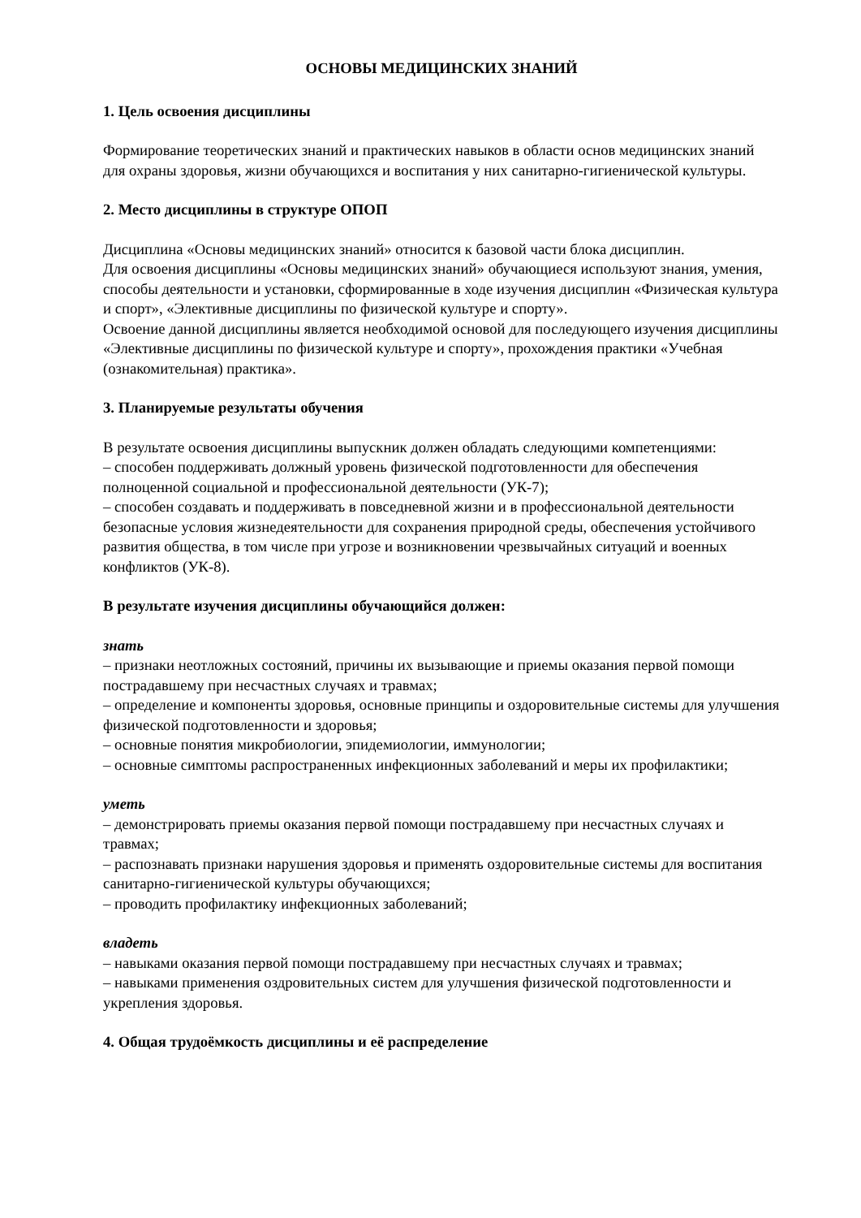ОСНОВЫ МЕДИЦИНСКИХ ЗНАНИЙ
1. Цель освоения дисциплины
Формирование теоретических знаний и практических навыков в области основ медицинских знаний для охраны здоровья, жизни обучающихся и воспитания у них санитарно-гигиенической культуры.
2. Место дисциплины в структуре ОПОП
Дисциплина «Основы медицинских знаний» относится к базовой части блока дисциплин.
Для освоения дисциплины «Основы медицинских знаний» обучающиеся используют знания, умения, способы деятельности и установки, сформированные в ходе изучения дисциплин «Физическая культура и спорт», «Элективные дисциплины по физической культуре и спорту».
Освоение данной дисциплины является необходимой основой для последующего изучения дисциплины «Элективные дисциплины по физической культуре и спорту», прохождения практики «Учебная (ознакомительная) практика».
3. Планируемые результаты обучения
В результате освоения дисциплины выпускник должен обладать следующими компетенциями:
– способен поддерживать должный уровень физической подготовленности для обеспечения полноценной социальной и профессиональной деятельности (УК-7);
– способен создавать и поддерживать в повседневной жизни и в профессиональной деятельности безопасные условия жизнедеятельности для сохранения природной среды, обеспечения устойчивого развития общества, в том числе при угрозе и возникновении чрезвычайных ситуаций и военных конфликтов (УК-8).
В результате изучения дисциплины обучающийся должен:
знать
– признаки неотложных состояний, причины их вызывающие и приемы оказания первой помощи пострадавшему при несчастных случаях и травмах;
– определение и компоненты здоровья, основные принципы и оздоровительные системы для улучшения физической подготовленности и здоровья;
– основные понятия микробиологии, эпидемиологии, иммунологии;
– основные симптомы распространенных инфекционных заболеваний и меры их профилактики;
уметь
– демонстрировать приемы оказания первой помощи пострадавшему при несчастных случаях и травмах;
– распознавать признаки нарушения здоровья и применять оздоровительные системы для воспитания санитарно-гигиенической культуры обучающихся;
– проводить профилактику инфекционных заболеваний;
владеть
– навыками оказания первой помощи пострадавшему при несчастных случаях и травмах;
– навыками применения оздровительных систем для улучшения физической подготовленности и укрепления здоровья.
4. Общая трудоёмкость дисциплины и её распределение